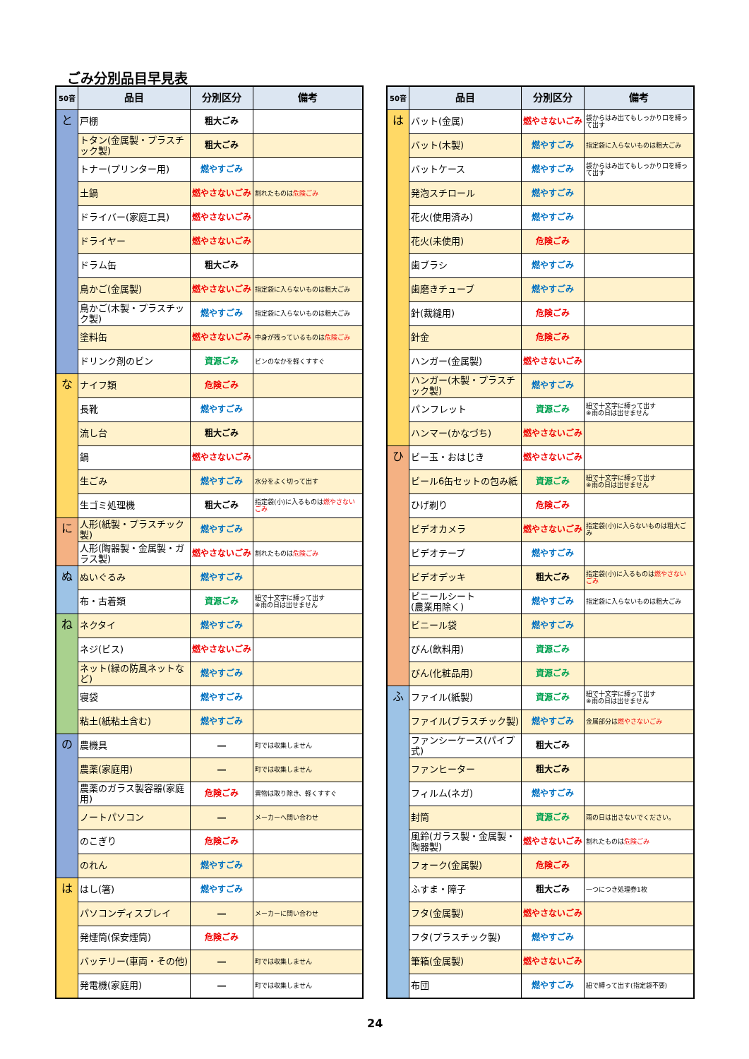ごみ分別品目早見表
| 50音 | 品目 | 分別区分 | 備考 |
| --- | --- | --- | --- |
| と | 戸棚 | 粗大ごみ | |
| | トタン(金属製・プラスチック製) | 粗大ごみ | |
| | トナー(プリンター用) | 燃やすごみ | |
| | 土鍋 | 燃やさないごみ | 割れたものは 危険ごみ |
| | ドライバー(家庭工具) | 燃やさないごみ | |
| | ドライヤー | 燃やさないごみ | |
| | ドラム缶 | 粗大ごみ | |
| | 鳥かご(金属製) | 燃やさないごみ | 指定袋に入らないものは粗大ごみ |
| | 鳥かご(木製・プラスチック製) | 燃やすごみ | 指定袋に入らないものは粗大ごみ |
| | 塗料缶 | 燃やさないごみ | 中身が残っているものは 危険ごみ |
| | ドリンク剤のビン | 資源ごみ | ビンのなかを軽くすすぐ |
| な | ナイフ類 | 危険ごみ | |
| | 長靴 | 燃やすごみ | |
| | 流し台 | 粗大ごみ | |
| | 鍋 | 燃やさないごみ | |
| | 生ごみ | 燃やすごみ | 水分をよく切って出す |
| | 生ゴミ処理機 | 粗大ごみ | 指定袋(小)に入るものは 燃やさないごみ |
| に | 人形(紙製・プラスチック製) | 燃やすごみ | |
| | 人形(陶器製・金属製・ガラス製) | 燃やさないごみ | 割れたものは 危険ごみ |
| ぬ | ぬいぐるみ | 燃やすごみ | |
| | 布・古着類 | 資源ごみ | 紐で十文字に縛って出す ※雨の日は出せません |
| ね | ネクタイ | 燃やすごみ | |
| | ネジ(ビス) | 燃やさないごみ | |
| | ネット(緑の防風ネットなど) | 燃やすごみ | |
| | 寝袋 | 燃やすごみ | |
| | 粘土(紙粘土含む) | 燃やすごみ | |
| の | 農機具 | ― | 町では収集しません |
| | 農薬(家庭用) | ― | 町では収集しません |
| | 農薬のガラス製容器(家庭用) | 危険ごみ | 異物は取り除き、軽くすすぐ |
| | ノートパソコン | ― | メーカーへ問い合わせ |
| | のこぎり | 危険ごみ | |
| | のれん | 燃やすごみ | |
| は | はし(箸) | 燃やすごみ | |
| | パソコンディスプレイ | ― | メーカーに問い合わせ |
| | 発煙筒(保安煙筒) | 危険ごみ | |
| | バッテリー(車両・その他) | ― | 町では収集しません |
| | 発電機(家庭用) | ― | 町では収集しません |
| 50音 | 品目 | 分別区分 | 備考 |
| --- | --- | --- | --- |
| は | バット(金属) | 燃やさないごみ | 袋からはみ出てもしっかり口を縛って出す |
| | バット(木製) | 燃やすごみ | 指定袋に入らないものは粗大ごみ |
| | バットケース | 燃やすごみ | 袋からはみ出てもしっかり口を縛って出す |
| | 発泡スチロール | 燃やすごみ | |
| | 花火(使用済み) | 燃やすごみ | |
| | 花火(未使用) | 危険ごみ | |
| | 歯ブラシ | 燃やすごみ | |
| | 歯磨きチューブ | 燃やすごみ | |
| | 針(裁縫用) | 危険ごみ | |
| | 針金 | 危険ごみ | |
| | ハンガー(金属製) | 燃やさないごみ | |
| | ハンガー(木製・プラスチック製) | 燃やすごみ | |
| | パンフレット | 資源ごみ | 紐で十文字に縛って出す ※雨の日は出せません |
| | ハンマー(かなづち) | 燃やさないごみ | |
| ひ | ビー玉・おはじき | 燃やさないごみ | |
| | ビール6缶セットの包み紙 | 資源ごみ | 紐で十文字に縛って出す ※雨の日は出せません |
| | ひげ剃り | 危険ごみ | |
| | ビデオカメラ | 燃やさないごみ | 指定袋(小)に入らないものは粗大ごみ |
| | ビデオテープ | 燃やすごみ | |
| | ビデオデッキ | 粗大ごみ | 指定袋(小)に入るものは 燃やさないごみ |
| | ビニールシート (農業用除く) | 燃やすごみ | 指定袋に入らないものは粗大ごみ |
| | ビニール袋 | 燃やすごみ | |
| | びん(飲料用) | 資源ごみ | |
| | びん(化粧品用) | 資源ごみ | |
| ふ | ファイル(紙製) | 資源ごみ | 紐で十文字に縛って出す ※雨の日は出せません |
| | ファイル(プラスチック製) | 燃やすごみ | 金属部分は 燃やさないごみ |
| | ファンシーケース(パイプ式) | 粗大ごみ | |
| | ファンヒーター | 粗大ごみ | |
| | フィルム(ネガ) | 燃やすごみ | |
| | 封筒 | 資源ごみ | 雨の日は出さないでください。 |
| | 風鈴(ガラス製・金属製・陶器製) | 燃やさないごみ | 割れたものは 危険ごみ |
| | フォーク(金属製) | 危険ごみ | |
| | ふすま・障子 | 粗大ごみ | 一つにつき処理券1枚 |
| | フタ(金属製) | 燃やさないごみ | |
| | フタ(プラスチック製) | 燃やすごみ | |
| | 筆箱(金属製) | 燃やさないごみ | |
| | 布団 | 燃やすごみ | 紐で縛って出す(指定袋不要) |
24